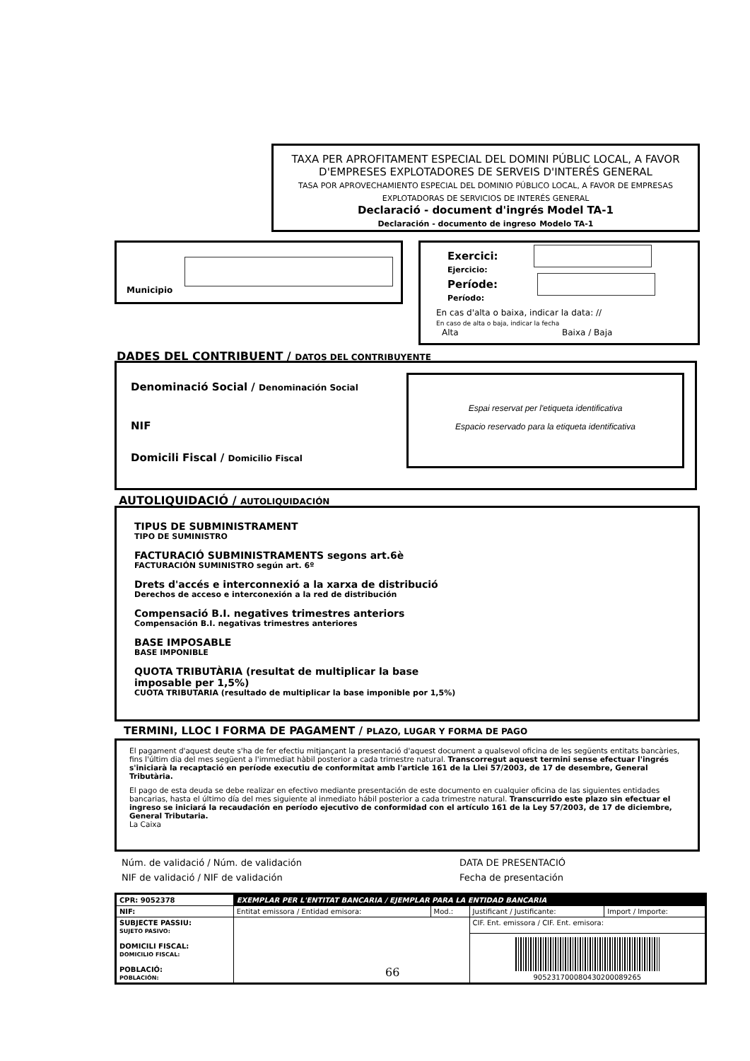TAXA PER APROFITAMENT ESPECIAL DEL DOMINI PÚBLIC LOCAL, A FAVOR D'EMPRESES EXPLOTADORES DE SERVEIS D'INTERÉS GENERAL
TASA POR APROVECHAMIENTO ESPECIAL DEL DOMINIO PÚBLICO LOCAL, A FAVOR DE EMPRESAS EXPLOTADORAS DE SERVICIOS DE INTERÉS GENERAL
Declaració - document d'ingrés Model TA-1
Declaración - documento de ingreso Modelo TA-1
Municipio
Exercici:
Ejercicio:
Període:
Período:
En cas d'alta o baixa, indicar la data: //
En caso de alta o baja, indicar la fecha
Alta Baixa / Baja
DADES DEL CONTRIBUENT / DATOS DEL CONTRIBUYENTE
Denominació Social / Denominación Social
NIF
Domicili Fiscal / Domicilio Fiscal
Espai reservat per l'etiqueta identificativa
Espacio reservado para la etiqueta identificativa
AUTOLIQUIDACIÓ / AUTOLIQUIDACIÓN
TIPUS DE SUBMINISTRAMENT
TIPO DE SUMINISTRO
FACTURACIÓ SUBMINISTRAMENTS segons art.6è
FACTURACIÓN SUMINISTRO según art. 6º
Drets d'accés e interconnexió a la xarxa de distribució
Derechos de acceso e interconexión a la red de distribución
Compensació B.I. negatives trimestres anteriors
Compensación B.I. negativas trimestres anteriores
BASE IMPOSABLE
BASE IMPONIBLE
QUOTA TRIBUTÀRIA (resultat de multiplicar la base imposable per 1,5%)
CUOTA TRIBUTARIA (resultado de multiplicar la base imponible por 1,5%)
TERMINI, LLOC I FORMA DE PAGAMENT / PLAZO, LUGAR Y FORMA DE PAGO
El pagament d'aquest deute s'ha de fer efectiu mitjançant la presentació d'aquest document a qualsevol oficina de les següents entitats bancàries, fins l'últim dia del mes següent a l'immediat hàbil posterior a cada trimestre natural. Transcorregut aquest termini sense efectuar l'ingrés s'iniciarà la recaptació en període executiu de conformitat amb l'article 161 de la Llei 57/2003, de 17 de desembre, General Tributària.
El pago de esta deuda se debe realizar en efectivo mediante presentación de este documento en cualquier oficina de las siguientes entidades bancarias, hasta el último día del mes siguiente al inmediato hábil posterior a cada trimestre natural. Transcurrido este plazo sin efectuar el ingreso se iniciará la recaudación en período ejecutivo de conformidad con el artículo 161 de la Ley 57/2003, de 17 de diciembre, General Tributaria.
La Caixa
Núm. de validació / Núm. de validación
NIF de validació / NIF de validación
DATA DE PRESENTACIÓ
Fecha de presentación
| CPR: 9052378 | EXEMPLAR PER L'ENTITAT BANCARIA / EJEMPLAR PARA LA ENTIDAD BANCARIA | | | |
| NIF: | Entitat emissora / Entidad emisora: | Mod.: | Justificant / Justificante: | Import / Importe: |
| SUBJECTE PASSIU: SUJETO PASIVO: DOMICILI FISCAL: DOMICILIO FISCAL: POBLACIÓ: POBLACIÓN: | | | CIF. Ent. emissora / CIF. Ent. emisora: | |
| | | | 90523170008043020008926​5 | |
66